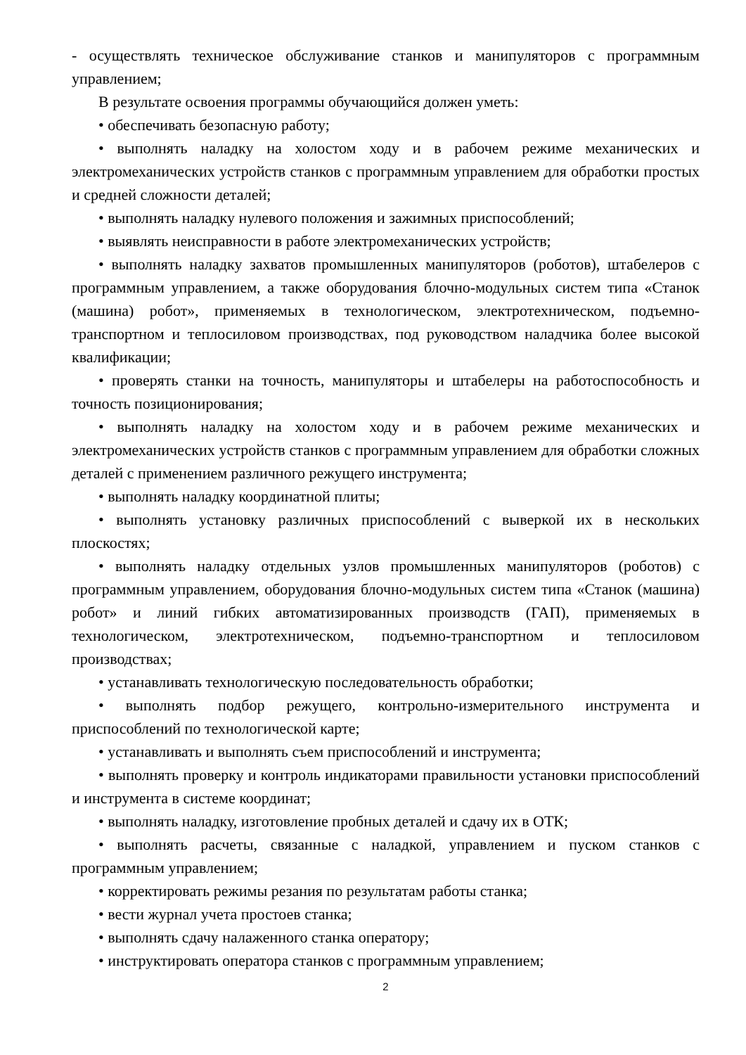- осуществлять техническое обслуживание станков и манипуляторов с программным управлением;
В результате освоения программы обучающийся должен уметь:
• обеспечивать безопасную работу;
• выполнять наладку на холостом ходу и в рабочем режиме механических и электромеханических устройств станков с программным управлением для обработки простых и средней сложности деталей;
• выполнять наладку нулевого положения и зажимных приспособлений;
• выявлять неисправности в работе электромеханических устройств;
• выполнять наладку захватов промышленных манипуляторов (роботов), штабелеров с программным управлением, а также оборудования блочно-модульных систем типа «Станок (машина) робот», применяемых в технологическом, электротехническом, подъемно-транспортном и теплосиловом производствах, под руководством наладчика более высокой квалификации;
• проверять станки на точность, манипуляторы и штабелеры на работоспособность и точность позиционирования;
• выполнять наладку на холостом ходу и в рабочем режиме механических и электромеханических устройств станков с программным управлением для обработки сложных деталей с применением различного режущего инструмента;
• выполнять наладку координатной плиты;
• выполнять установку различных приспособлений с выверкой их в нескольких плоскостях;
• выполнять наладку отдельных узлов промышленных манипуляторов (роботов) с программным управлением, оборудования блочно-модульных систем типа «Станок (машина) робот» и линий гибких автоматизированных производств (ГАП), применяемых в технологическом, электротехническом, подъемно-транспортном и теплосиловом производствах;
• устанавливать технологическую последовательность обработки;
• выполнять подбор режущего, контрольно-измерительного инструмента и приспособлений по технологической карте;
• устанавливать и выполнять съем приспособлений и инструмента;
• выполнять проверку и контроль индикаторами правильности установки приспособлений и инструмента в системе координат;
• выполнять наладку, изготовление пробных деталей и сдачу их в ОТК;
• выполнять расчеты, связанные с наладкой, управлением и пуском станков с программным управлением;
• корректировать режимы резания по результатам работы станка;
• вести журнал учета простоев станка;
• выполнять сдачу налаженного станка оператору;
• инструктировать оператора станков с программным управлением;
2